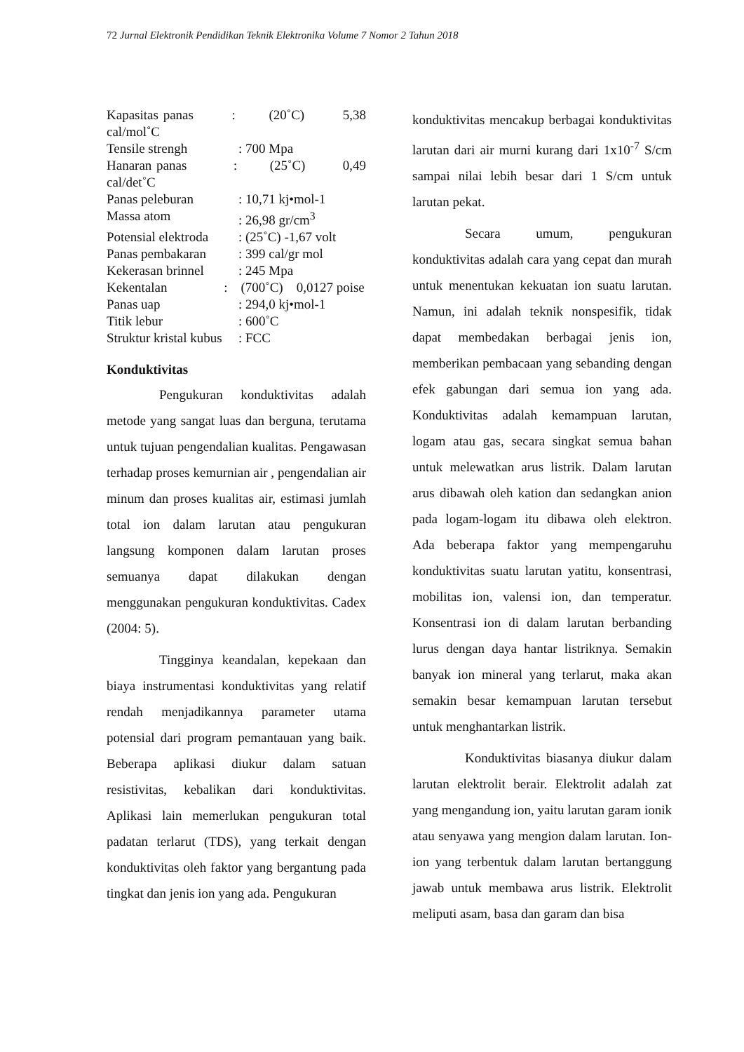72 Jurnal Elektronik Pendidikan Teknik Elektronika Volume 7 Nomor 2 Tahun 2018
| Kapasitas panas : (20˚C) 5,38 cal/mol˚C | |
| Tensile strengh | : 700 Mpa |
| Hanaran panas : (25˚C) 0,49 cal/det˚C | |
| Panas peleburan | : 10,71 kj•mol-1 |
| Massa atom | : 26,98 gr/cm<sup>3</sup> |
| Potensial elektroda | : (25˚C) -1,67 volt |
| Panas pembakaran | : 399 cal/gr mol |
| Kekerasan brinnel | : 245 Mpa |
| Kekentalan : (700˚C) 0,0127 poise | |
| Panas uap | : 294,0 kj•mol-1 |
| Titik lebur | : 600˚C |
| Struktur kristal kubus | : FCC |
Konduktivitas
Pengukuran konduktivitas adalah metode yang sangat luas dan berguna, terutama untuk tujuan pengendalian kualitas. Pengawasan terhadap proses kemurnian air , pengendalian air minum dan proses kualitas air, estimasi jumlah total ion dalam larutan atau pengukuran langsung komponen dalam larutan proses semuanya dapat dilakukan dengan menggunakan pengukuran konduktivitas. Cadex (2004: 5).
Tingginya keandalan, kepekaan dan biaya instrumentasi konduktivitas yang relatif rendah menjadikannya parameter utama potensial dari program pemantauan yang baik. Beberapa aplikasi diukur dalam satuan resistivitas, kebalikan dari konduktivitas. Aplikasi lain memerlukan pengukuran total padatan terlarut (TDS), yang terkait dengan konduktivitas oleh faktor yang bergantung pada tingkat dan jenis ion yang ada. Pengukuran
konduktivitas mencakup berbagai konduktivitas larutan dari air murni kurang dari 1x10<sup>-7</sup> S/cm sampai nilai lebih besar dari 1 S/cm untuk larutan pekat.
Secara umum, pengukuran konduktivitas adalah cara yang cepat dan murah untuk menentukan kekuatan ion suatu larutan. Namun, ini adalah teknik nonspesifik, tidak dapat membedakan berbagai jenis ion, memberikan pembacaan yang sebanding dengan efek gabungan dari semua ion yang ada. Konduktivitas adalah kemampuan larutan, logam atau gas, secara singkat semua bahan untuk melewatkan arus listrik. Dalam larutan arus dibawah oleh kation dan sedangkan anion pada logam-logam itu dibawa oleh elektron. Ada beberapa faktor yang mempengaruhu konduktivitas suatu larutan yatitu, konsentrasi, mobilitas ion, valensi ion, dan temperatur. Konsentrasi ion di dalam larutan berbanding lurus dengan daya hantar listriknya. Semakin banyak ion mineral yang terlarut, maka akan semakin besar kemampuan larutan tersebut untuk menghantarkan listrik.
Konduktivitas biasanya diukur dalam larutan elektrolit berair. Elektrolit adalah zat yang mengandung ion, yaitu larutan garam ionik atau senyawa yang mengion dalam larutan. Ion-ion yang terbentuk dalam larutan bertanggung jawab untuk membawa arus listrik. Elektrolit meliputi asam, basa dan garam dan bisa